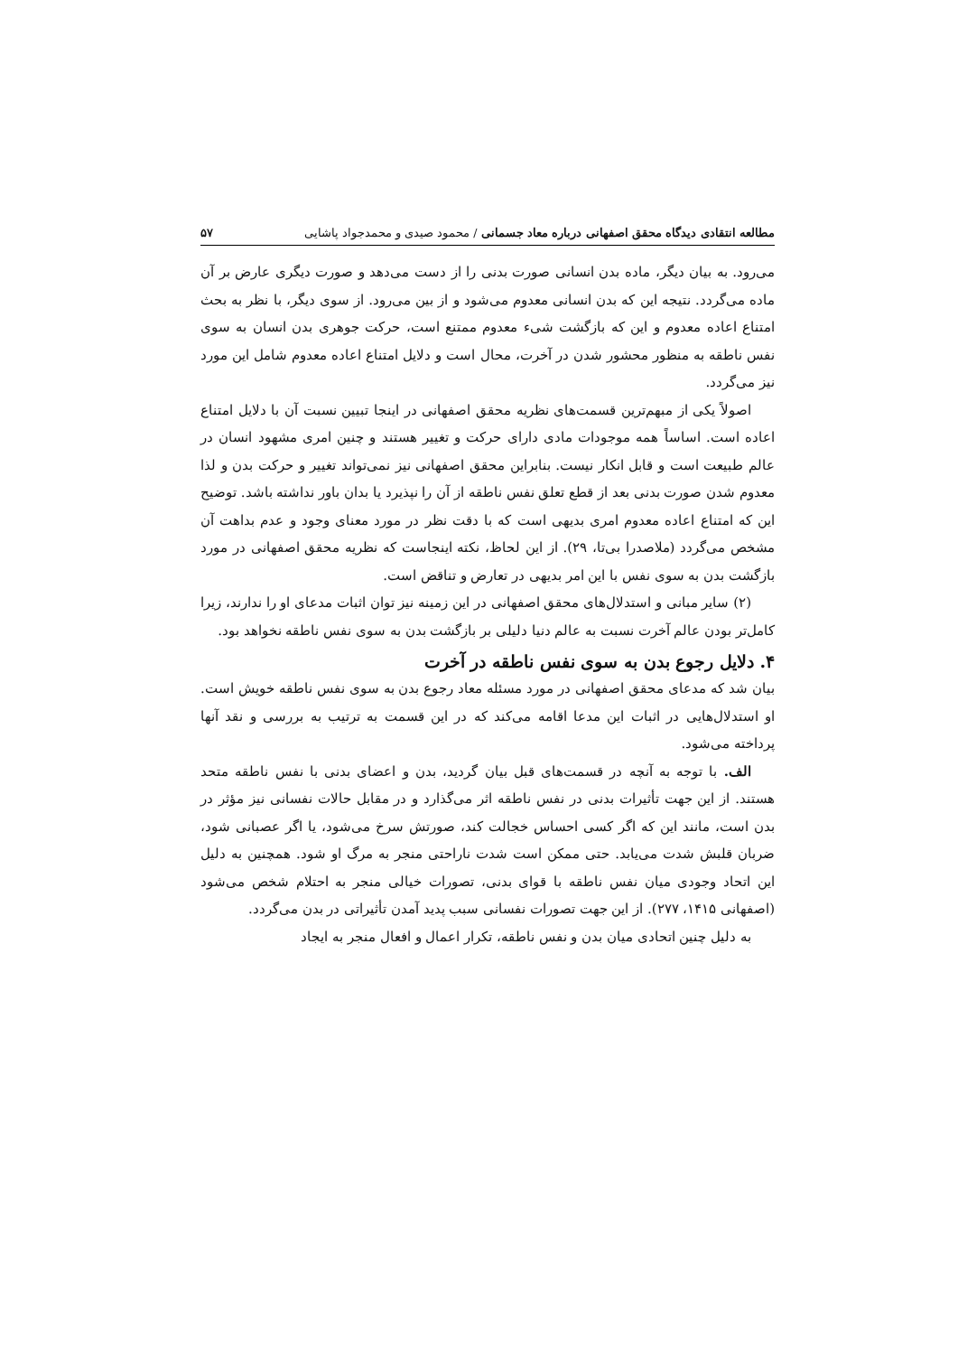مطالعه انتقادی دیدگاه محقق اصفهانی درباره معاد جسمانی / محمود صیدی و محمدجواد پاشایی ۵۷
می‌رود. به بیان دیگر، ماده بدن انسانی صورت بدنی را از دست می‌دهد و صورت دیگری عارض بر آن ماده می‌گردد. نتیجه این که بدن انسانی معدوم می‌شود و از بین می‌رود. از سوی دیگر، با نظر به بحث امتناع اعاده معدوم و این که بازگشت شیء معدوم ممتنع است، حرکت جوهری بدن انسان به سوی نفس ناطقه به منظور محشور شدن در آخرت، محال است و دلایل امتناع اعاده معدوم شامل این مورد نیز می‌گردد.
اصولاً یکی از مبهم‌ترین قسمت‌های نظریه محقق اصفهانی در اینجا تبیین نسبت آن با دلایل امتناع اعاده است. اساساً همه موجودات مادی دارای حرکت و تغییر هستند و چنین امری مشهود انسان در عالم طبیعت است و قابل انکار نیست. بنابراین محقق اصفهانی نیز نمی‌تواند تغییر و حرکت بدن و لذا معدوم شدن صورت بدنی بعد از قطع تعلق نفس ناطقه از آن را نپذیرد یا بدان باور نداشته باشد. توضیح این که امتناع اعاده معدوم امری بدیهی است که با دقت نظر در مورد معنای وجود و عدم بداهت آن مشخص می‌گردد (ملاصدرا بی‌تا، ۲۹). از این لحاظ، نکته اینجاست که نظریه محقق اصفهانی در مورد بازگشت بدن به سوی نفس با این امر بدیهی در تعارض و تناقض است.
(۲) سایر مبانی و استدلال‌های محقق اصفهانی در این زمینه نیز توان اثبات مدعای او را ندارند، زیرا کامل‌تر بودن عالم آخرت نسبت به عالم دنیا دلیلی بر بازگشت بدن به سوی نفس ناطقه نخواهد بود.
۴. دلایل رجوع بدن به سوی نفس ناطقه در آخرت
بیان شد که مدعای محقق اصفهانی در مورد مسئله معاد رجوع بدن به سوی نفس ناطقه خویش است. او استدلال‌هایی در اثبات این مدعا اقامه می‌کند که در این قسمت به ترتیب به بررسی و نقد آنها پرداخته می‌شود.
الف. با توجه به آنچه در قسمت‌های قبل بیان گردید، بدن و اعضای بدنی با نفس ناطقه متحد هستند. از این جهت تأثیرات بدنی در نفس ناطقه اثر می‌گذارد و در مقابل حالات نفسانی نیز مؤثر در بدن است، مانند این که اگر کسی احساس خجالت کند، صورتش سرخ می‌شود، یا اگر عصبانی شود، ضربان قلبش شدت می‌یابد. حتی ممکن است شدت ناراحتی منجر به مرگ او شود. همچنین به دلیل این اتحاد وجودی میان نفس ناطقه با قوای بدنی، تصورات خیالی منجر به احتلام شخص می‌شود (اصفهانی ۱۴۱۵، ۲۷۷). از این جهت تصورات نفسانی سبب پدید آمدن تأثیراتی در بدن می‌گردد.
به دلیل چنین اتحادی میان بدن و نفس ناطقه، تکرار اعمال و افعال منجر به ایجاد